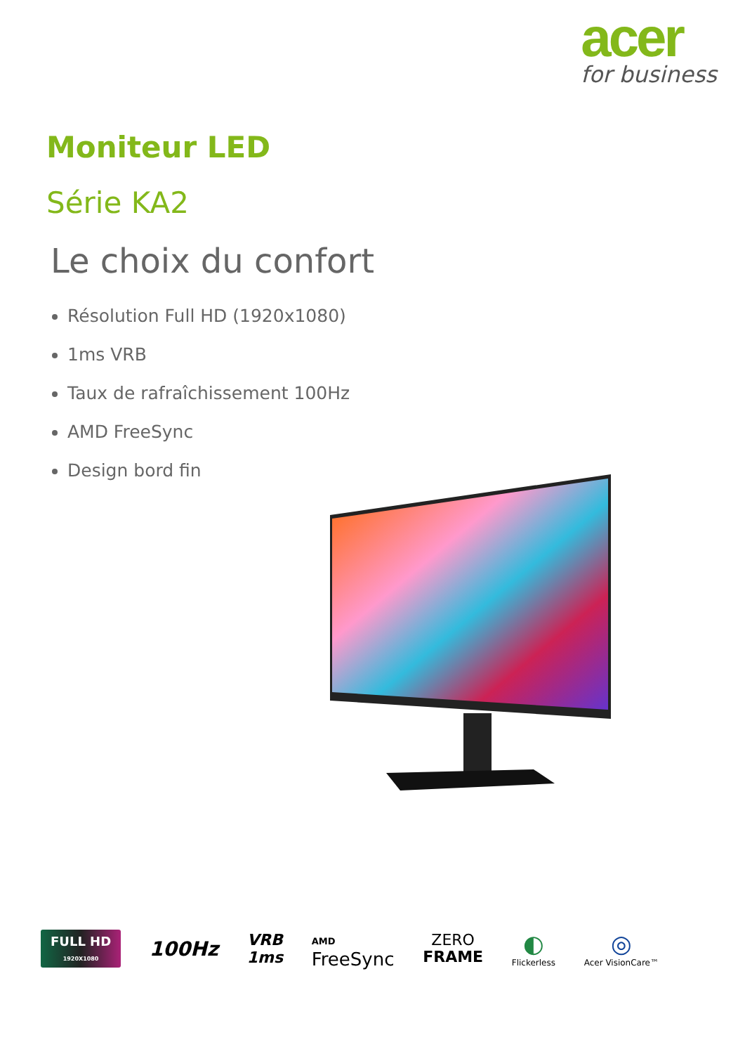acer
for business
Moniteur LED
Série KA2
Le choix du confort
Résolution Full HD (1920x1080)
1ms VRB
Taux de rafraîchissement 100Hz
AMD FreeSync
Design bord fin
FULL HD
1920X1080
100Hz
VRB
1ms
AMD
FreeSync
ZERO
FRAME
◐
Flickerless
◎
Acer VisionCare™